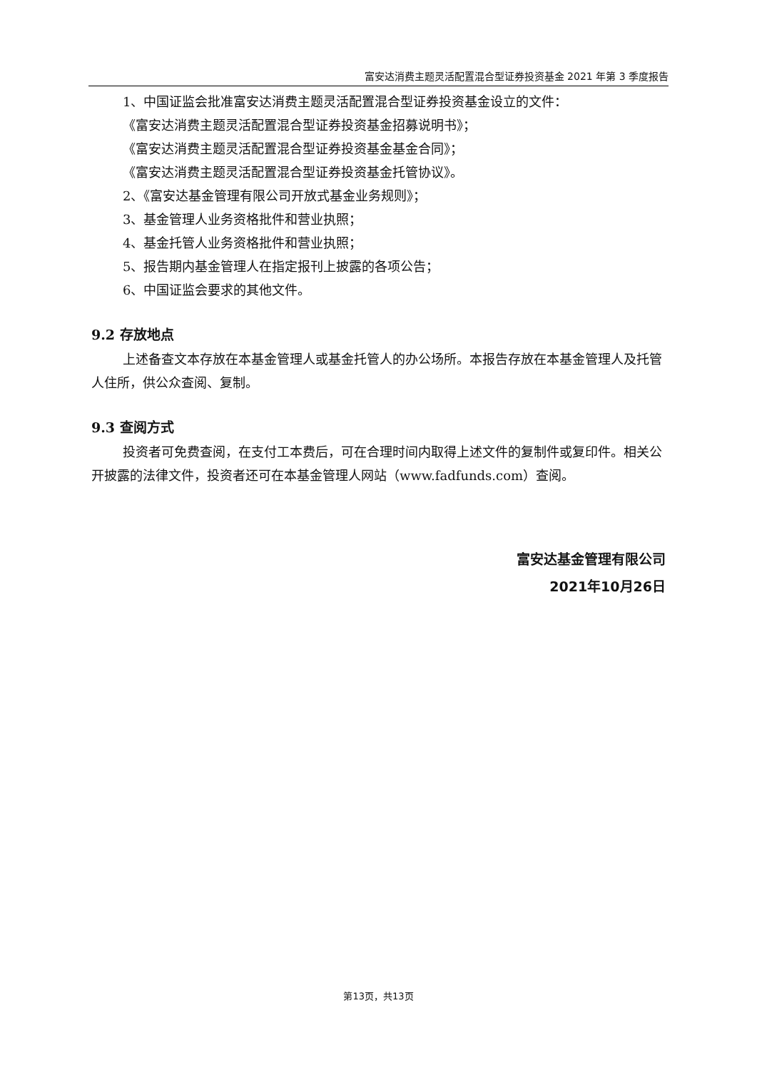富安达消费主题灵活配置混合型证券投资基金 2021 年第 3 季度报告
1、中国证监会批准富安达消费主题灵活配置混合型证券投资基金设立的文件：
《富安达消费主题灵活配置混合型证券投资基金招募说明书》；
《富安达消费主题灵活配置混合型证券投资基金基金合同》；
《富安达消费主题灵活配置混合型证券投资基金托管协议》。
2、《富安达基金管理有限公司开放式基金业务规则》；
3、基金管理人业务资格批件和营业执照；
4、基金托管人业务资格批件和营业执照；
5、报告期内基金管理人在指定报刊上披露的各项公告；
6、中国证监会要求的其他文件。
9.2 存放地点
上述备查文本存放在本基金管理人或基金托管人的办公场所。本报告存放在本基金管理人及托管人住所，供公众查阅、复制。
9.3 查阅方式
投资者可免费查阅，在支付工本费后，可在合理时间内取得上述文件的复制件或复印件。相关公开披露的法律文件，投资者还可在本基金管理人网站（www.fadfunds.com）查阅。
富安达基金管理有限公司
2021年10月26日
第13页，共13页